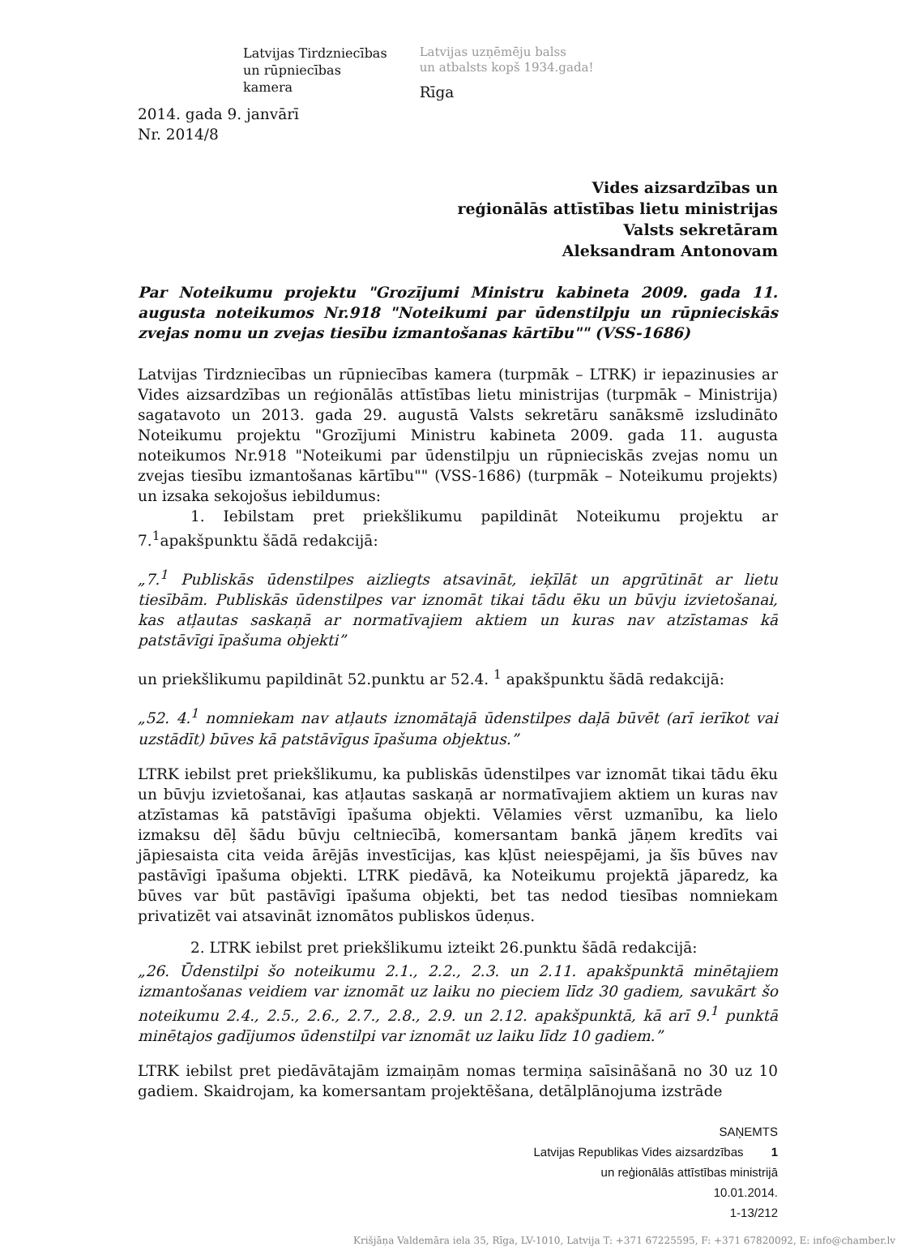Latvijas Tirdzniecības
un rūpniecības
kamera
Latvijas uzņēmēju balss
un atbalsts kopš 1934.gada!
Rīga
2014. gada 9. janvārī
Nr. 2014/8
Vides aizsardzības un
reģionālās attīstības lietu ministrijas
Valsts sekretāram
Aleksandram Antonovam
Par Noteikumu projektu "Grozījumi Ministru kabineta 2009. gada 11. augusta noteikumos Nr.918 "Noteikumi par ūdenstilpju un rūpnieciskās zvejas nomu un zvejas tiesību izmantošanas kārtību"" (VSS-1686)
Latvijas Tirdzniecības un rūpniecības kamera (turpmāk – LTRK) ir iepazinusies ar Vides aizsardzības un reģionālās attīstības lietu ministrijas (turpmāk – Ministrija) sagatavoto un 2013. gada 29. augustā Valsts sekretāru sanāksmē izsludināto Noteikumu projektu "Grozījumi Ministru kabineta 2009. gada 11. augusta noteikumos Nr.918 "Noteikumi par ūdenstilpju un rūpnieciskās zvejas nomu un zvejas tiesību izmantošanas kārtību"" (VSS-1686) (turpmāk – Noteikumu projekts) un izsaka sekojošus iebildumus:
1. Iebilstam pret priekšlikumu papildināt Noteikumu projektu ar 7.<sup>1</sup>apakšpunktu šādā redakcijā:
„7.<sup>1</sup> Publiskās ūdenstilpes aizliegts atsavināt, ieķīlāt un apgrūtināt ar lietu tiesībām. Publiskās ūdenstilpes var iznomāt tikai tādu ēku un būvju izvietošanai, kas atļautas saskaņā ar normatīvajiem aktiem un kuras nav atzīstamas kā patstāvīgi īpašuma objekti”
un priekšlikumu papildināt 52.punktu ar 52.4. <sup>1</sup> apakšpunktu šādā redakcijā:
„52. 4.<sup>1</sup> nomniekam nav atļauts iznomātajā ūdenstilpes daļā būvēt (arī ierīkot vai uzstādīt) būves kā patstāvīgus īpašuma objektus.”
LTRK iebilst pret priekšlikumu, ka publiskās ūdenstilpes var iznomāt tikai tādu ēku un būvju izvietošanai, kas atļautas saskaņā ar normatīvajiem aktiem un kuras nav atzīstamas kā patstāvīgi īpašuma objekti. Vēlamies vērst uzmanību, ka lielo izmaksu dēļ šādu būvju celtniecībā, komersantam bankā jāņem kredīts vai jāpiesaista cita veida ārējās investīcijas, kas kļūst neiespējami, ja šīs būves nav pastāvīgi īpašuma objekti. LTRK piedāvā, ka Noteikumu projektā jāparedz, ka būves var būt pastāvīgi īpašuma objekti, bet tas nedod tiesības nomniekam privatizēt vai atsavināt iznomātos publiskos ūdeņus.
2. LTRK iebilst pret priekšlikumu izteikt 26.punktu šādā redakcijā:
„26. Ūdenstilpi šo noteikumu 2.1., 2.2., 2.3. un 2.11. apakšpunktā minētajiem izmantošanas veidiem var iznomāt uz laiku no pieciem līdz 30 gadiem, savukārt šo noteikumu 2.4., 2.5., 2.6., 2.7., 2.8., 2.9. un 2.12. apakšpunktā, kā arī 9.<sup>1</sup> punktā minētajos gadījumos ūdenstilpi var iznomāt uz laiku līdz 10 gadiem.”
LTRK iebilst pret piedāvātajām izmaiņām nomas termiņa saīsināšanā no 30 uz 10 gadiem. Skaidrojam, ka komersantam projektēšana, detālplānojuma izstrāde
SAŅEMTS
Latvijas Republikas Vides aizsardzības 1
un reģionālās attīstības ministrijā
10.01.2014.
1-13/212
Krišjāņa Valdemāra iela 35, Rīga, LV-1010, Latvija T: +371 67225595, F: +371 67820092, E: info@chamber.lv